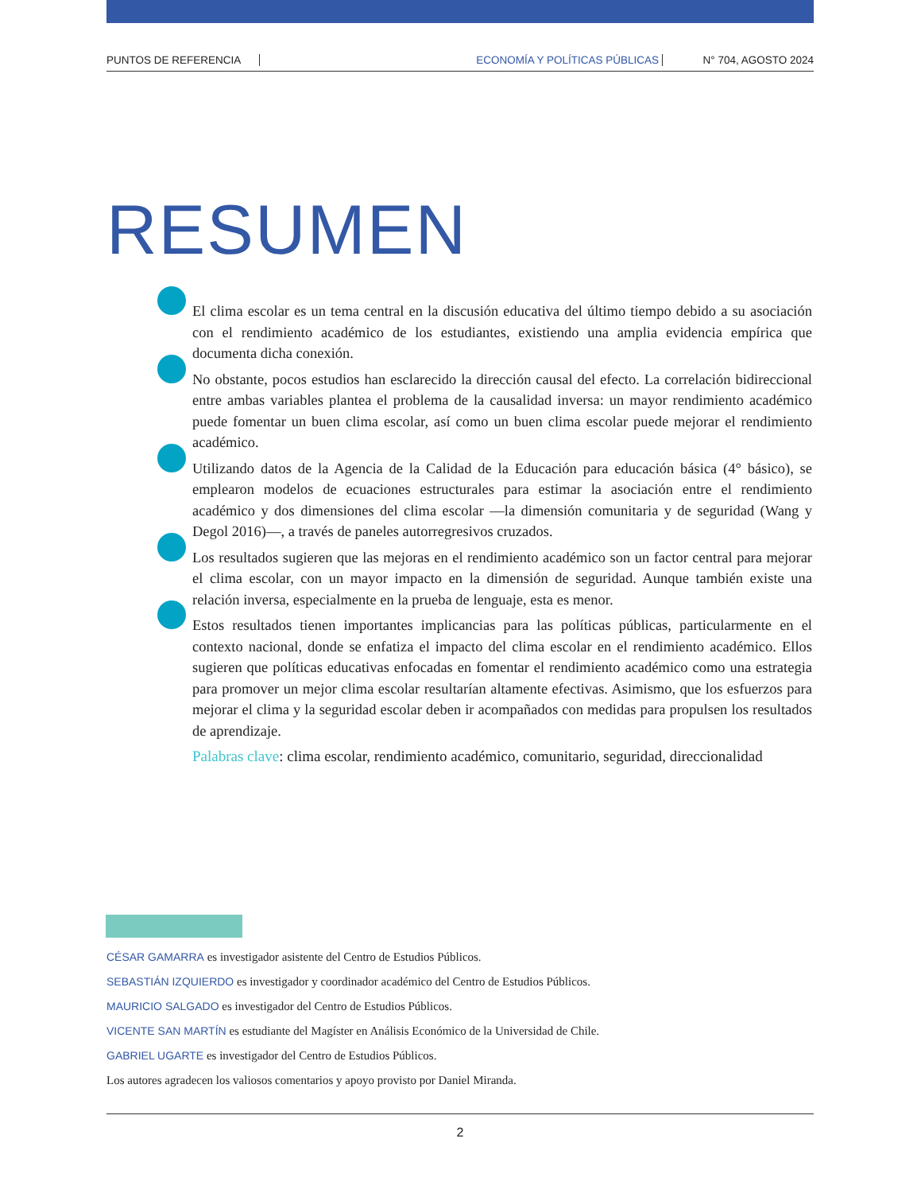PUNTOS DE REFERENCIA ECONOMÍA Y POLÍTICAS PÚBLICAS N° 704, AGOSTO 2024
RESUMEN
El clima escolar es un tema central en la discusión educativa del último tiempo debido a su asociación con el rendimiento académico de los estudiantes, existiendo una amplia evidencia empírica que documenta dicha conexión.
No obstante, pocos estudios han esclarecido la dirección causal del efecto. La correlación bidireccional entre ambas variables plantea el problema de la causalidad inversa: un mayor rendimiento académico puede fomentar un buen clima escolar, así como un buen clima escolar puede mejorar el rendimiento académico.
Utilizando datos de la Agencia de la Calidad de la Educación para educación básica (4° básico), se emplearon modelos de ecuaciones estructurales para estimar la asociación entre el rendimiento académico y dos dimensiones del clima escolar —la dimensión comunitaria y de seguridad (Wang y Degol 2016)—, a través de paneles autorregresivos cruzados.
Los resultados sugieren que las mejoras en el rendimiento académico son un factor central para mejorar el clima escolar, con un mayor impacto en la dimensión de seguridad. Aunque también existe una relación inversa, especialmente en la prueba de lenguaje, esta es menor.
Estos resultados tienen importantes implicancias para las políticas públicas, particularmente en el contexto nacional, donde se enfatiza el impacto del clima escolar en el rendimiento académico. Ellos sugieren que políticas educativas enfocadas en fomentar el rendimiento académico como una estrategia para promover un mejor clima escolar resultarían altamente efectivas. Asimismo, que los esfuerzos para mejorar el clima y la seguridad escolar deben ir acompañados con medidas para propulsen los resultados de aprendizaje.
Palabras clave: clima escolar, rendimiento académico, comunitario, seguridad, direccionalidad
CÉSAR GAMARRA es investigador asistente del Centro de Estudios Públicos.
SEBASTIÁN IZQUIERDO es investigador y coordinador académico del Centro de Estudios Públicos.
MAURICIO SALGADO es investigador del Centro de Estudios Públicos.
VICENTE SAN MARTÍN es estudiante del Magíster en Análisis Económico de la Universidad de Chile.
GABRIEL UGARTE es investigador del Centro de Estudios Públicos.
Los autores agradecen los valiosos comentarios y apoyo provisto por Daniel Miranda.
2